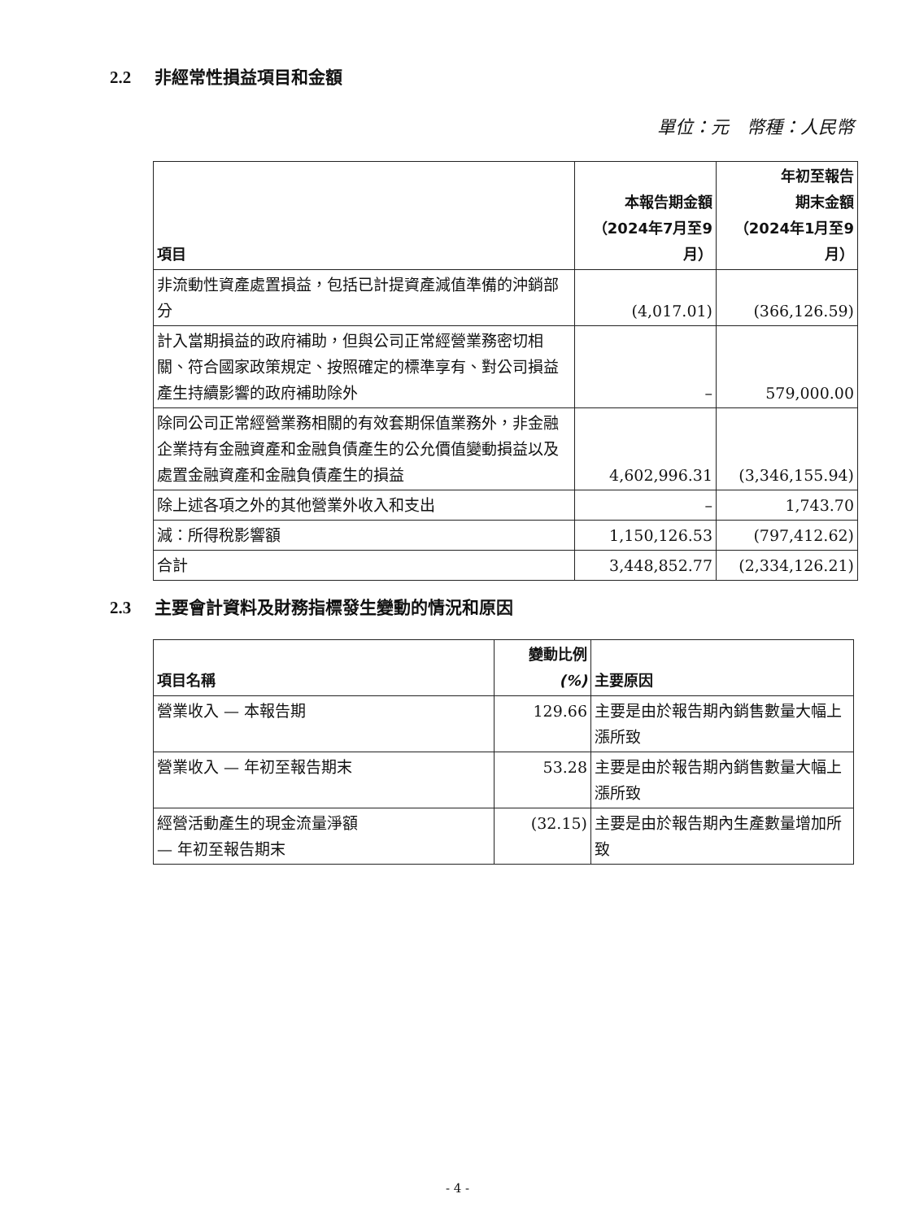2.2 非經常性損益項目和金額
單位：元　幣種：人民幣
| 項目 | 本報告期金額 （2024年7月至9月） | 年初至報告 期末金額 （2024年1月至9月） |
| --- | --- | --- |
| 非流動性資產處置損益，包括已計提資產減值準備的沖銷部分 | (4,017.01) | (366,126.59) |
| 計入當期損益的政府補助，但與公司正常經營業務密切相關、符合國家政策規定、按照確定的標準享有、對公司損益產生持續影響的政府補助除外 | – | 579,000.00 |
| 除同公司正常經營業務相關的有效套期保值業務外，非金融企業持有金融資產和金融負債產生的公允價值變動損益以及處置金融資產和金融負債產生的損益 | 4,602,996.31 | (3,346,155.94) |
| 除上述各項之外的其他營業外收入和支出 | – | 1,743.70 |
| 減：所得稅影響額 | 1,150,126.53 | (797,412.62) |
| 合計 | 3,448,852.77 | (2,334,126.21) |
2.3 主要會計資料及財務指標發生變動的情況和原因
| 項目名稱 | 變動比例 (%) | 主要原因 |
| --- | --- | --- |
| 營業收入 — 本報告期 | 129.66 | 主要是由於報告期內銷售數量大幅上漲所致 |
| 營業收入 — 年初至報告期末 | 53.28 | 主要是由於報告期內銷售數量大幅上漲所致 |
| 經營活動產生的現金流量淨額 — 年初至報告期末 | (32.15) | 主要是由於報告期內生產數量增加所致 |
- 4 -